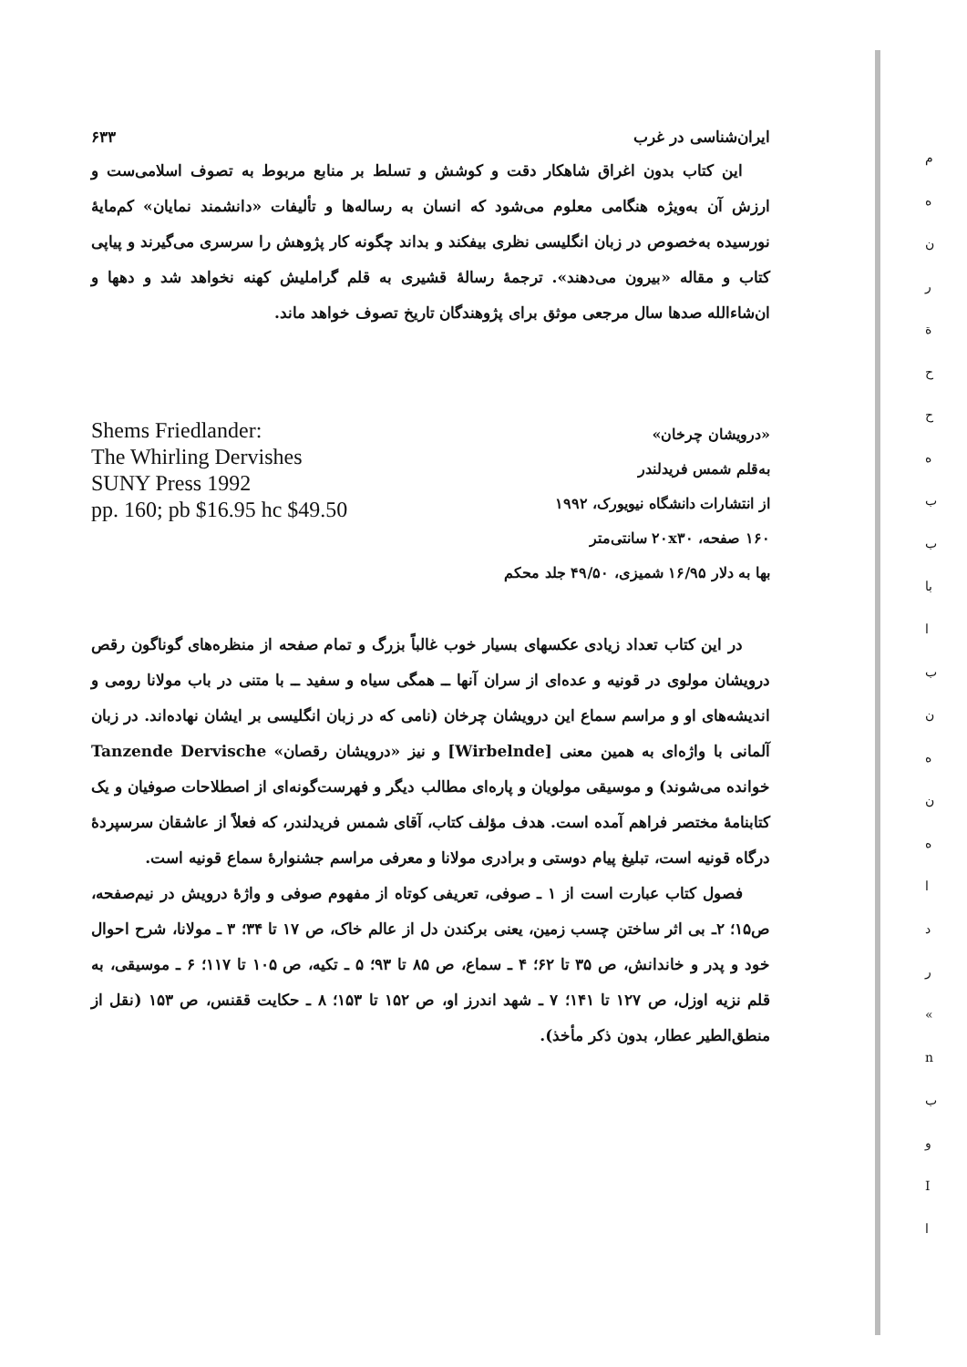م
ه
ن
ر
ة
ح
ح
ه
ب
ب
با
ا
ب
ن
ه
ن
ه
ا
د
ر
«
n
ب
و
I
ا
ایران‌شناسی در غرب ۶۳۳
این کتاب بدون اغراق شاهکار دقت و کوشش و تسلط بر منابع مربوط به تصوف اسلامی‌ست و ارزش آن به‌ویژه هنگامی معلوم می‌شود که انسان به رساله‌ها و تألیفات «دانشمند نمایان» کم‌مایهٔ نورسیده به‌خصوص در زبان انگلیسی نظری بیفکند و بداند چگونه کار پژوهش را سرسری می‌گیرند و پیاپی کتاب و مقاله «بیرون می‌دهند». ترجمهٔ رسالهٔ قشیری به قلم گراملیش کهنه نخواهد شد و دهها و ان‌شاءالله صدها سال مرجعی موثق برای پژوهندگان تاریخ تصوف خواهد ماند.
Shems Friedlander:
The Whirling Dervishes
SUNY Press 1992
pp. 160; pb $16.95 hc $49.50
«درویشان چرخان»
به‌قلم شمس فریدلندر
از انتشارات دانشگاه نیویورک، ۱۹۹۲
۱۶۰ صفحه، ۲۰x۳۰ سانتی‌متر
بها به دلار ۱۶/۹۵ شمیزی، ۴۹/۵۰ جلد محکم
در این کتاب تعداد زیادی عکسهای بسیار خوب غالباً بزرگ و تمام صفحه از منظره‌های گوناگون رقص درویشان مولوی در قونیه و عده‌ای از سران آنها ــ همگی سیاه و سفید ــ با متنی در باب مولانا رومی و اندیشه‌های او و مراسم سماع این درویشان چرخان (نامی که در زبان انگلیسی بر ایشان نهاده‌اند. در زبان آلمانی با واژه‌ای به همین معنی [Wirbelnde] و نیز «درویشان رقصان» Tanzende Dervische خوانده می‌شوند) و موسیقی مولویان و پاره‌ای مطالب دیگر و فهرست‌گونه‌ای از اصطلاحات صوفیان و یک کتابنامهٔ مختصر فراهم آمده است. هدف مؤلف کتاب، آقای شمس فریدلندر، که فعلاً از عاشقان سرسپردهٔ درگاه قونیه است، تبلیغ پیام دوستی و برادری مولانا و معرفی مراسم جشنوارهٔ سماع قونیه است.
فصول کتاب عبارت است از ۱ ـ صوفی، تعریفی کوتاه از مفهوم صوفی و واژهٔ درویش در نیم‌صفحه، ص۱۵؛ ۲ـ بی اثر ساختن چسب زمین، یعنی برکندن دل از عالم خاک، ص ۱۷ تا ۳۴؛ ۳ ـ مولانا، شرح احوال خود و پدر و خاندانش، ص ۳۵ تا ۶۲؛ ۴ ـ سماع، ص ۸۵ تا ۹۳؛ ۵ ـ تکیه، ص ۱۰۵ تا ۱۱۷؛ ۶ ـ موسیقی، به قلم نزیه اوزل، ص ۱۲۷ تا ۱۴۱؛ ۷ ـ شهد اندرز او، ص ۱۵۲ تا ۱۵۳؛ ۸ ـ حکایت ققنس، ص ۱۵۳ (نقل از منطق‌الطیر عطار، بدون ذکر مأخذ).